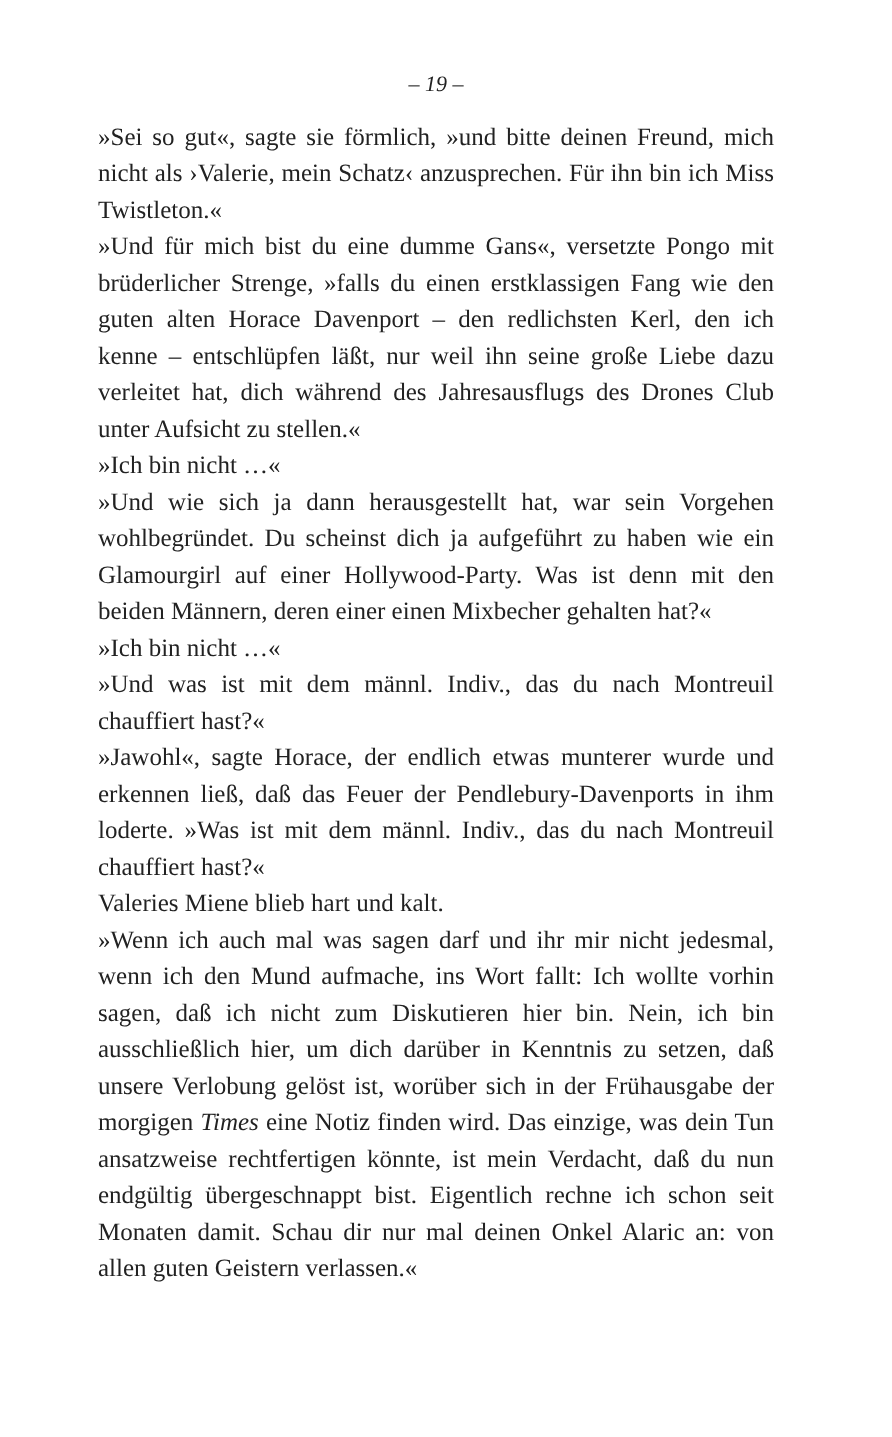– 19 –
»Sei so gut«, sagte sie förmlich, »und bitte deinen Freund, mich nicht als ›Valerie, mein Schatz‹ anzusprechen. Für ihn bin ich Miss Twistleton.«
»Und für mich bist du eine dumme Gans«, versetzte Pongo mit brüderlicher Strenge, »falls du einen erstklassigen Fang wie den guten alten Horace Davenport – den redlichsten Kerl, den ich kenne – entschlüpfen läßt, nur weil ihn seine große Liebe dazu verleitet hat, dich während des Jahresausflugs des Drones Club unter Aufsicht zu stellen.«
»Ich bin nicht …«
»Und wie sich ja dann herausgestellt hat, war sein Vorgehen wohlbegründet. Du scheinst dich ja aufgeführt zu haben wie ein Glamourgirl auf einer Hollywood-Party. Was ist denn mit den beiden Männern, deren einer einen Mixbecher gehalten hat?«
»Ich bin nicht …«
»Und was ist mit dem männl. Indiv., das du nach Montreuil chauffiert hast?«
»Jawohl«, sagte Horace, der endlich etwas munterer wurde und erkennen ließ, daß das Feuer der Pendlebury-Davenports in ihm loderte. »Was ist mit dem männl. Indiv., das du nach Montreuil chauffiert hast?«
Valeries Miene blieb hart und kalt.
»Wenn ich auch mal was sagen darf und ihr mir nicht jedesmal, wenn ich den Mund aufmache, ins Wort fallt: Ich wollte vorhin sagen, daß ich nicht zum Diskutieren hier bin. Nein, ich bin ausschließlich hier, um dich darüber in Kenntnis zu setzen, daß unsere Verlobung gelöst ist, worüber sich in der Frühausgabe der morgigen Times eine Notiz finden wird. Das einzige, was dein Tun ansatzweise rechtfertigen könnte, ist mein Verdacht, daß du nun endgültig übergeschnappt bist. Eigentlich rechne ich schon seit Monaten damit. Schau dir nur mal deinen Onkel Alaric an: von allen guten Geistern verlassen.«